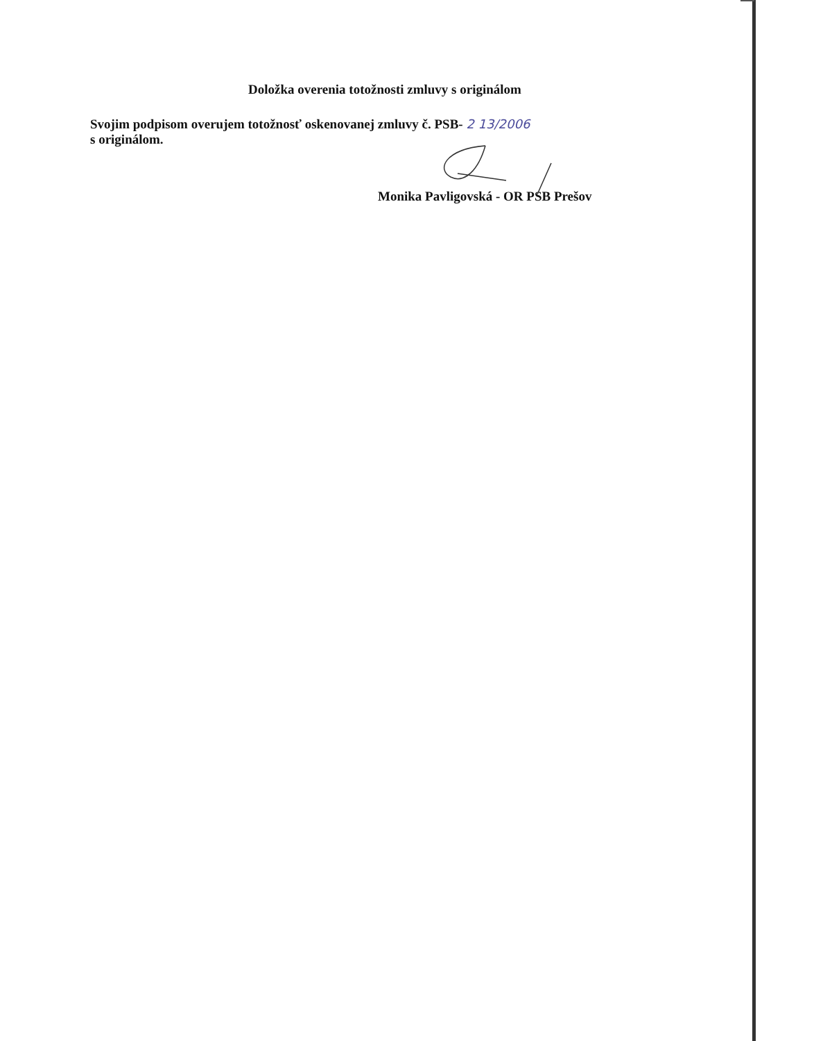Doložka overenia totožnosti zmluvy s originálom
Svojim podpisom overujem totožnosť oskenovanej zmluvy č. PSB- 2 13/2006
s originálom.
Monika Pavligovská - OR PSB Prešov